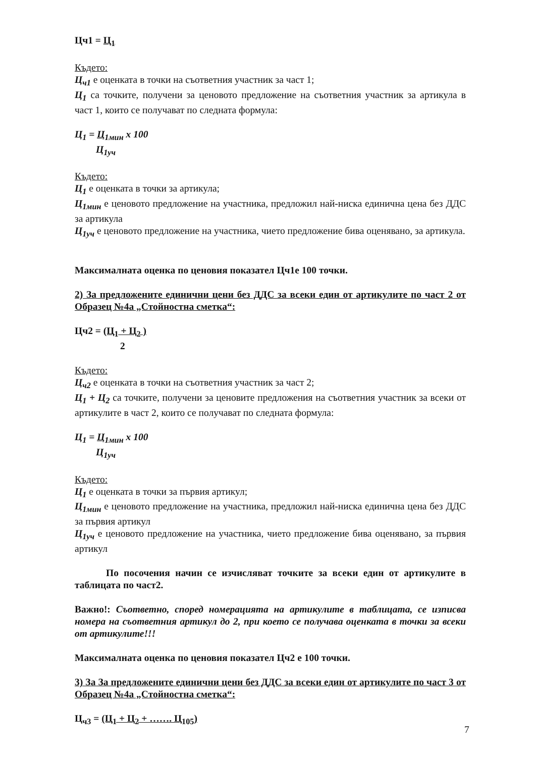Цч1 = Ц<sub>1</sub>
Където:
Ц<sub>ч1</sub> е оценката в точки на съответния участник за част 1;
Ц<sub>1</sub> са точките, получени за ценовото предложение на съответния участник за артикула в част 1, които се получават по следната формула:
Ц<sub>1</sub> = Ц<sub>1мин</sub> x 100
Ц<sub>1уч</sub>
Където:
Ц<sub>1</sub> е оценката в точки за артикула;
Ц<sub>1мин</sub> е ценовото предложение на участника, предложил най-ниска единична цена без ДДС за артикула
Ц<sub>1уч</sub> е ценовото предложение на участника, чието предложение бива оценявано, за артикула.
Максималната оценка по ценовия показател Цч1е 100 точки.
2) За предложените единични цени без ДДС за всеки един от артикулите по част 2 от Образец №4а „Стойностна сметка“:
Цч2 = (Ц<sub>1</sub> + Ц<sub>2</sub> )
2
Където:
Ц<sub>ч2</sub> е оценката в точки на съответния участник за част 2;
Ц<sub>1</sub> + Ц<sub>2</sub> са точките, получени за ценовите предложения на съответния участник за всеки от артикулите в част 2, които се получават по следната формула:
Ц<sub>1</sub> = Ц<sub>1мин</sub> x 100
Ц<sub>1уч</sub>
Където:
Ц<sub>1</sub> е оценката в точки за първия артикул;
Ц<sub>1мин</sub> е ценовото предложение на участника, предложил най-ниска единична цена без ДДС за първия артикул
Ц<sub>1уч</sub> е ценовото предложение на участника, чието предложение бива оценявано, за първия артикул
По посочения начин се изчисляват точките за всеки един от артикулите в таблицата по част2.
Важно!: Съответно, според номерацията на артикулите в таблицата, се изписва номера на съответния артикул до 2, при което се получава оценката в точки за всеки от артикулите!!!
Максималната оценка по ценовия показател Цч2 е 100 точки.
3) За За предложените единични цени без ДДС за всеки един от артикулите по част 3 от Образец №4а „Стойностна сметка“:
Ц<sub>ч3</sub> = (Ц<sub>1</sub> + Ц<sub>2</sub> + ……. Ц<sub>105</sub>)
7